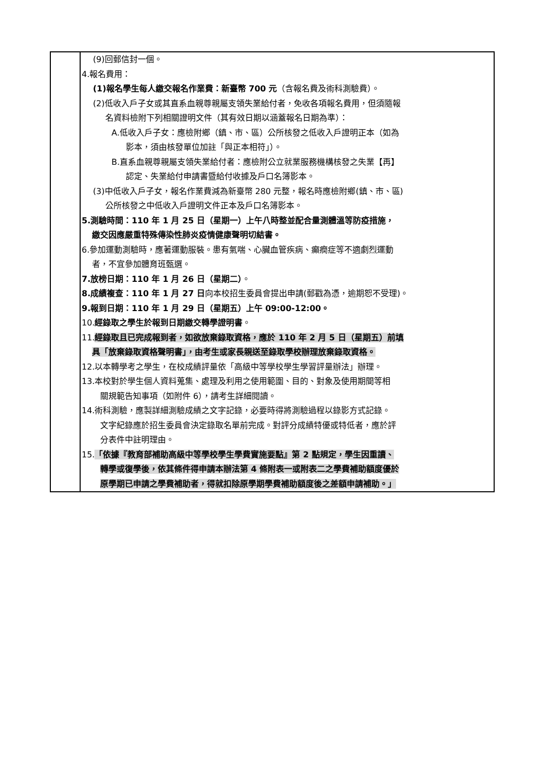| | (9)回郵信封一個。 4.報名費用： (1)報名學生每人繳交報名作業費：新臺幣 700 元 （含報名費及術科測驗費）。 (2)低收入戶子女或其直系血親尊親屬支領失業給付者，免收各項報名費用，但須隨報 名資料檢附下列相關證明文件（其有效日期以涵蓋報名日期為準）： A.低收入戶子女：應檢附鄉（鎮、市、區）公所核發之低收入戶證明正本（如為 影本，須由核發單位加註「與正本相符」）。 B.直系血親尊親屬支領失業給付者：應檢附公立就業服務機構核發之失業【再】 認定、失業給付申請書暨給付收據及戶口名簿影本。 (3)中低收入戶子女，報名作業費減為新臺幣 280 元整，報名時應檢附鄉(鎮、市、區) 公所核發之中低收入戶證明文件正本及戶口名簿影本。 5.測驗時間：110 年 1 月 25 日（星期一）上午八時整並配合量測體溫等防疫措施， 繳交因應嚴重特殊傳染性肺炎疫情健康聲明切結書。 6.參加運動測驗時，應著運動服裝。患有氣喘、心臟血管疾病、癲癇症等不適劇烈運動 者，不宜參加體育班甄選。 7.放榜日期：110 年 1 月 26 日（星期二） 。 8.成績複查：110 年 1 月 27 日 向本校招生委員會提出申請(郵戳為憑，逾期恕不受理)。 9.報到日期：110 年 1 月 29 日（星期五）上午 09:00-12:00。 10. 經錄取之學生於報到日期繳交轉學證明書 。 11. 經錄取且已完成報到者，如欲放棄錄取資格，應於 110 年 2 月 5 日（星期五）前填 具「放棄錄取資格聲明書」，由考生或家長親送至錄取學校辦理放棄錄取資格。 12.以本轉學考之學生，在校成績評量依「高級中等學校學生學習評量辦法」辦理。 13.本校對於學生個人資料蒐集、處理及利用之使用範圍、目的、對象及使用期間等相 關規範告知事項（如附件 6），請考生詳細閱讀。 14.術科測驗，應製詳細測驗成績之文字記錄，必要時得將測驗過程以錄影方式記錄。 文字紀錄應於招生委員會決定錄取名單前完成。對評分成績特優或特低者，應於評 分表件中註明理由。 15. 「依據『教育部補助高級中等學校學生學費實施要點』第 2 點規定，學生因重讀、 轉學或復學後，依其條件得申請本辦法第 4 條附表一或附表二之學費補助額度優於 原學期已申請之學費補助者，得就扣除原學期學費補助額度後之差額申請補助。」 |